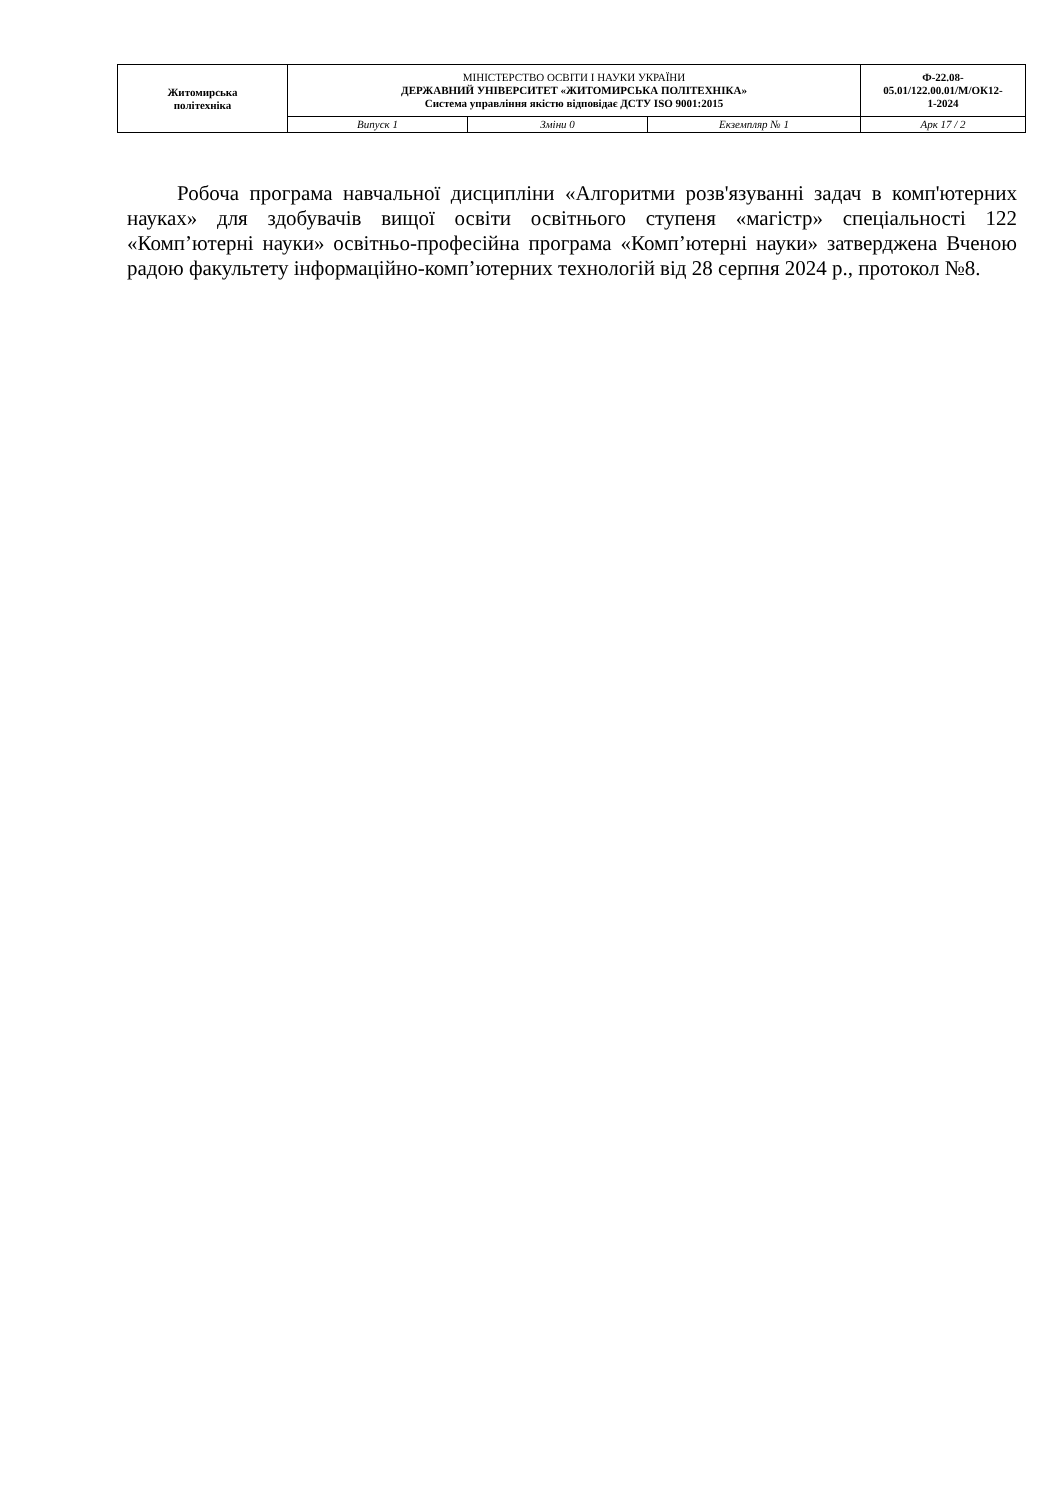| Житомирська політехніка | МІНІСТЕРСТВО ОСВІТИ І НАУКИ УКРАЇНИ ДЕРЖАВНИЙ УНІВЕРСИТЕТ «ЖИТОМИРСЬКА ПОЛІТЕХНІКА» Система управління якістю відповідає ДСТУ ISO 9001:2015 | | | Ф-22.08- 05.01/122.00.01/М/ОК12- 1-2024 |
| | Випуск 1 | Зміни 0 | Екземпляр № 1 | Арк 17 / 2 |
Робоча програма навчальної дисципліни «Алгоритми розв'язуванні задач в комп'ютерних науках» для здобувачів вищої освіти освітнього ступеня «магістр» спеціальності 122 «Комп’ютерні науки» освітньо-професійна програма «Комп’ютерні науки» затверджена Вченою радою факультету інформаційно-комп’ютерних технологій від 28 серпня 2024 р., протокол №8.